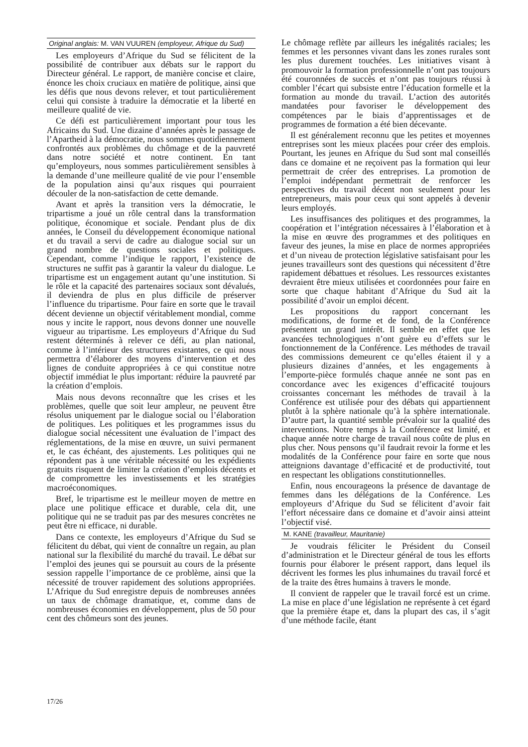Original anglais: M. VAN VUUREN (employeur, Afrique du Sud)
Les employeurs d’Afrique du Sud se félicitent de la possibilité de contribuer aux débats sur le rapport du Directeur général. Le rapport, de manière concise et claire, énonce les choix cruciaux en matière de politique, ainsi que les défis que nous devons relever, et tout particulièrement celui qui consiste à traduire la démocratie et la liberté en meilleure qualité de vie.
Ce défi est particulièrement important pour tous les Africains du Sud. Une dizaine d’années après le passage de l’Apartheid à la démocratie, nous sommes quotidiennement confrontés aux problèmes du chômage et de la pauvreté dans notre société et notre continent. En tant qu’employeurs, nous sommes particulièrement sensibles à la demande d’une meilleure qualité de vie pour l’ensemble de la population ainsi qu’aux risques qui pourraient découler de la non-satisfaction de cette demande.
Avant et après la transition vers la démocratie, le tripartisme a joué un rôle central dans la transformation politique, économique et sociale. Pendant plus de dix années, le Conseil du développement économique national et du travail a servi de cadre au dialogue social sur un grand nombre de questions sociales et politiques. Cependant, comme l’indique le rapport, l’existence de structures ne suffit pas à garantir la valeur du dialogue. Le tripartisme est un engagement autant qu’une institution. Si le rôle et la capacité des partenaires sociaux sont dévalués, il deviendra de plus en plus difficile de préserver l’influence du tripartisme. Pour faire en sorte que le travail décent devienne un objectif véritablement mondial, comme nous y incite le rapport, nous devons donner une nouvelle vigueur au tripartisme. Les employeurs d’Afrique du Sud restent déterminés à relever ce défi, au plan national, comme à l’intérieur des structures existantes, ce qui nous permettra d’élaborer des moyens d’intervention et des lignes de conduite appropriées à ce qui constitue notre objectif immédiat le plus important: réduire la pauvreté par la création d’emplois.
Mais nous devons reconnaître que les crises et les problèmes, quelle que soit leur ampleur, ne peuvent être résolus uniquement par le dialogue social ou l’élaboration de politiques. Les politiques et les programmes issus du dialogue social nécessitent une évaluation de l’impact des réglementations, de la mise en œuvre, un suivi permanent et, le cas échéant, des ajustements. Les politiques qui ne répondent pas à une véritable nécessité ou les expédients gratuits risquent de limiter la création d’emplois décents et de compromettre les investissements et les stratégies macroéconomiques.
Bref, le tripartisme est le meilleur moyen de mettre en place une politique efficace et durable, cela dit, une politique qui ne se traduit pas par des mesures concrètes ne peut être ni efficace, ni durable.
Dans ce contexte, les employeurs d’Afrique du Sud se félicitent du débat, qui vient de connaître un regain, au plan national sur la flexibilité du marché du travail. Le débat sur l’emploi des jeunes qui se poursuit au cours de la présente session rappelle l’importance de ce problème, ainsi que la nécessité de trouver rapidement des solutions appropriées. L’Afrique du Sud enregistre depuis de nombreuses années un taux de chômage dramatique, et, comme dans de nombreuses économies en développement, plus de 50 pour cent des chômeurs sont des jeunes.
Le chômage reflète par ailleurs les inégalités raciales; les femmes et les personnes vivant dans les zones rurales sont les plus durement touchées. Les initiatives visant à promouvoir la formation professionnelle n’ont pas toujours été couronnées de succès et n’ont pas toujours réussi à combler l’écart qui subsiste entre l’éducation formelle et la formation au monde du travail. L’action des autorités mandatées pour favoriser le développement des compétences par le biais d’apprentissages et de programmes de formation a été bien décevante.
Il est généralement reconnu que les petites et moyennes entreprises sont les mieux placées pour créer des emplois. Pourtant, les jeunes en Afrique du Sud sont mal conseillés dans ce domaine et ne reçoivent pas la formation qui leur permettrait de créer des entreprises. La promotion de l’emploi indépendant permettrait de renforcer les perspectives du travail décent non seulement pour les entrepreneurs, mais pour ceux qui sont appelés à devenir leurs employés.
Les insuffisances des politiques et des programmes, la coopération et l’intégration nécessaires à l’élaboration et à la mise en œuvre des programmes et des politiques en faveur des jeunes, la mise en place de normes appropriées et d’un niveau de protection législative satisfaisant pour les jeunes travailleurs sont des questions qui nécessitent d’être rapidement débattues et résolues. Les ressources existantes devraient être mieux utilisées et coordonnées pour faire en sorte que chaque habitant d’Afrique du Sud ait la possibilité d’avoir un emploi décent.
Les propositions du rapport concernant les modifications, de forme et de fond, de la Conférence présentent un grand intérêt. Il semble en effet que les avancées technologiques n’ont guère eu d’effets sur le fonctionnement de la Conférence. Les méthodes de travail des commissions demeurent ce qu’elles étaient il y a plusieurs dizaines d’années, et les engagements à l’emporte-pièce formulés chaque année ne sont pas en concordance avec les exigences d’efficacité toujours croissantes concernant les méthodes de travail à la Conférence est utilisée pour des débats qui appartiennent plutôt à la sphère nationale qu’à la sphère internationale. D’autre part, la quantité semble prévaloir sur la qualité des interventions. Notre temps à la Conférence est limité, et chaque année notre charge de travail nous coûte de plus en plus cher. Nous pensons qu’il faudrait revoir la forme et les modalités de la Conférence pour faire en sorte que nous atteignions davantage d’efficacité et de productivité, tout en respectant les obligations constitutionnelles.
Enfin, nous encourageons la présence de davantage de femmes dans les délégations de la Conférence. Les employeurs d’Afrique du Sud se félicitent d’avoir fait l’effort nécessaire dans ce domaine et d’avoir ainsi atteint l’objectif visé.
M. KANE (travailleur, Mauritanie)
Je voudrais féliciter le Président du Conseil d’administration et le Directeur général de tous les efforts fournis pour élaborer le présent rapport, dans lequel ils décrivent les formes les plus inhumaines du travail forcé et de la traite des êtres humains à travers le monde.
Il convient de rappeler que le travail forcé est un crime. La mise en place d’une législation ne représente à cet égard que la première étape et, dans la plupart des cas, il s’agit d’une méthode facile, étant
17/26